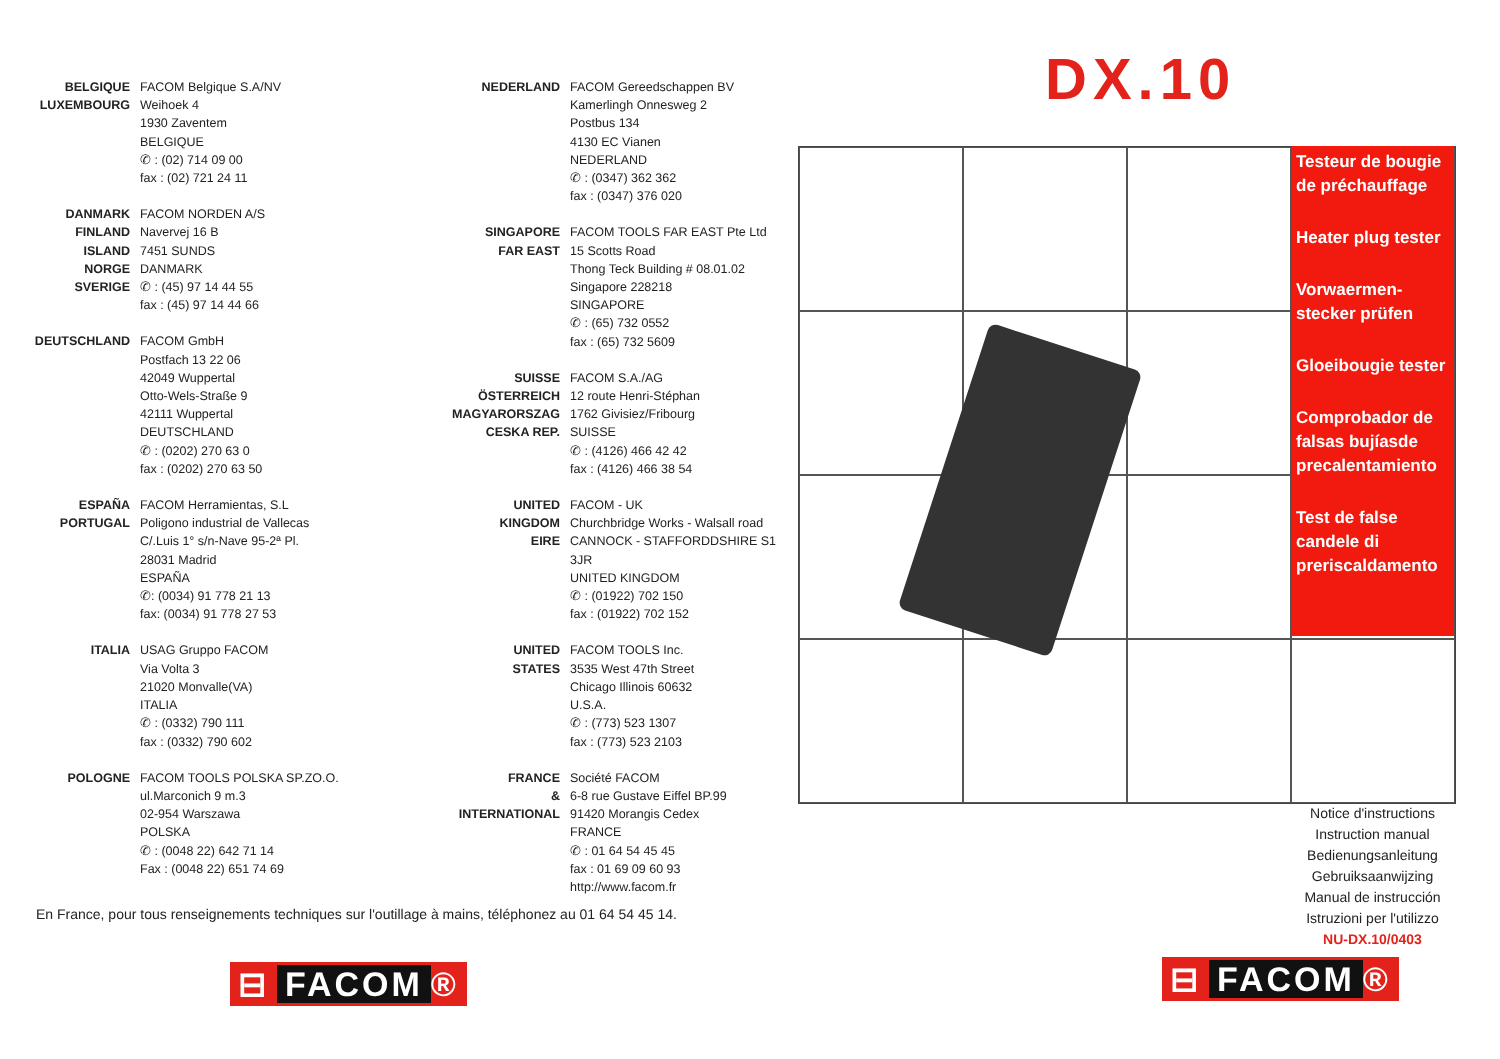BELGIQUE
LUXEMBOURG
FACOM Belgique S.A/NV
Weihoek 4
1930 Zaventem
BELGIQUE
✆ : (02) 714 09 00
fax : (02) 721 24 11
DANMARK
FINLAND
ISLAND
NORGE
SVERIGE
FACOM NORDEN A/S
Navervej 16 B
7451 SUNDS
DANMARK
✆ : (45) 97 14 44 55
fax : (45) 97 14 44 66
DEUTSCHLAND FACOM GmbH
Postfach 13 22 06
42049 Wuppertal
Otto-Wels-Straße 9
42111 Wuppertal
DEUTSCHLAND
✆ : (0202) 270 63 0
fax : (0202) 270 63 50
ESPAÑA
PORTUGAL
FACOM Herramientas, S.L
Poligono industrial de Vallecas
C/.Luis 1° s/n-Nave 95-2ª Pl.
28031 Madrid
ESPAÑA
✆: (0034) 91 778 21 13
fax: (0034) 91 778 27 53
ITALIA USAG Gruppo FACOM
Via Volta 3
21020 Monvalle(VA)
ITALIA
✆ : (0332) 790 111
fax : (0332) 790 602
POLOGNE FACOM TOOLS POLSKA SP.ZO.O.
ul.Marconich 9 m.3
02-954 Warszawa
POLSKA
✆ : (0048 22) 642 71 14
Fax : (0048 22) 651 74 69
NEDERLAND FACOM Gereedschappen BV
Kamerlingh Onnesweg 2
Postbus 134
4130 EC Vianen
NEDERLAND
✆ : (0347) 362 362
fax : (0347) 376 020
SINGAPORE
FAR EAST
FACOM TOOLS FAR EAST Pte Ltd
15 Scotts Road
Thong Teck Building # 08.01.02
Singapore 228218
SINGAPORE
✆ : (65) 732 0552
fax : (65) 732 5609
SUISSE
ÖSTERREICH
MAGYARORSZAG
CESKA REP.
FACOM S.A./AG
12 route Henri-Stéphan
1762 Givisiez/Fribourg
SUISSE
✆ : (4126) 466 42 42
fax : (4126) 466 38 54
UNITED
KINGDOM
EIRE
FACOM - UK
Churchbridge Works - Walsall road
CANNOCK - STAFFORDDSHIRE S1 3JR
UNITED KINGDOM
✆ : (01922) 702 150
fax : (01922) 702 152
UNITED
STATES
FACOM TOOLS Inc.
3535 West 47th Street
Chicago Illinois 60632
U.S.A.
✆ : (773) 523 1307
fax : (773) 523 2103
FRANCE
&
INTERNATIONAL
Société FACOM
6-8 rue Gustave Eiffel BP.99
91420 Morangis Cedex
FRANCE
✆ : 01 64 54 45 45
fax : 01 69 09 60 93
http://www.facom.fr
En France, pour tous renseignements techniques sur l'outillage à mains, téléphonez au 01 64 54 45 14.
⊟ FACOM ®
DX.10
Testeur de bougie de préchauffage
Heater plug tester
Vorwaermen-stecker prüfen
Gloeibougie tester
Comprobador de falsas bujíasde precalentamiento
Test de false candele di preriscaldamento
Notice d'instructions
Instruction manual
Bedienungsanleitung
Gebruiksaanwijzing
Manual de instrucción
Istruzioni per l'utilizzo
NU-DX.10/0403
⊟ FACOM ®